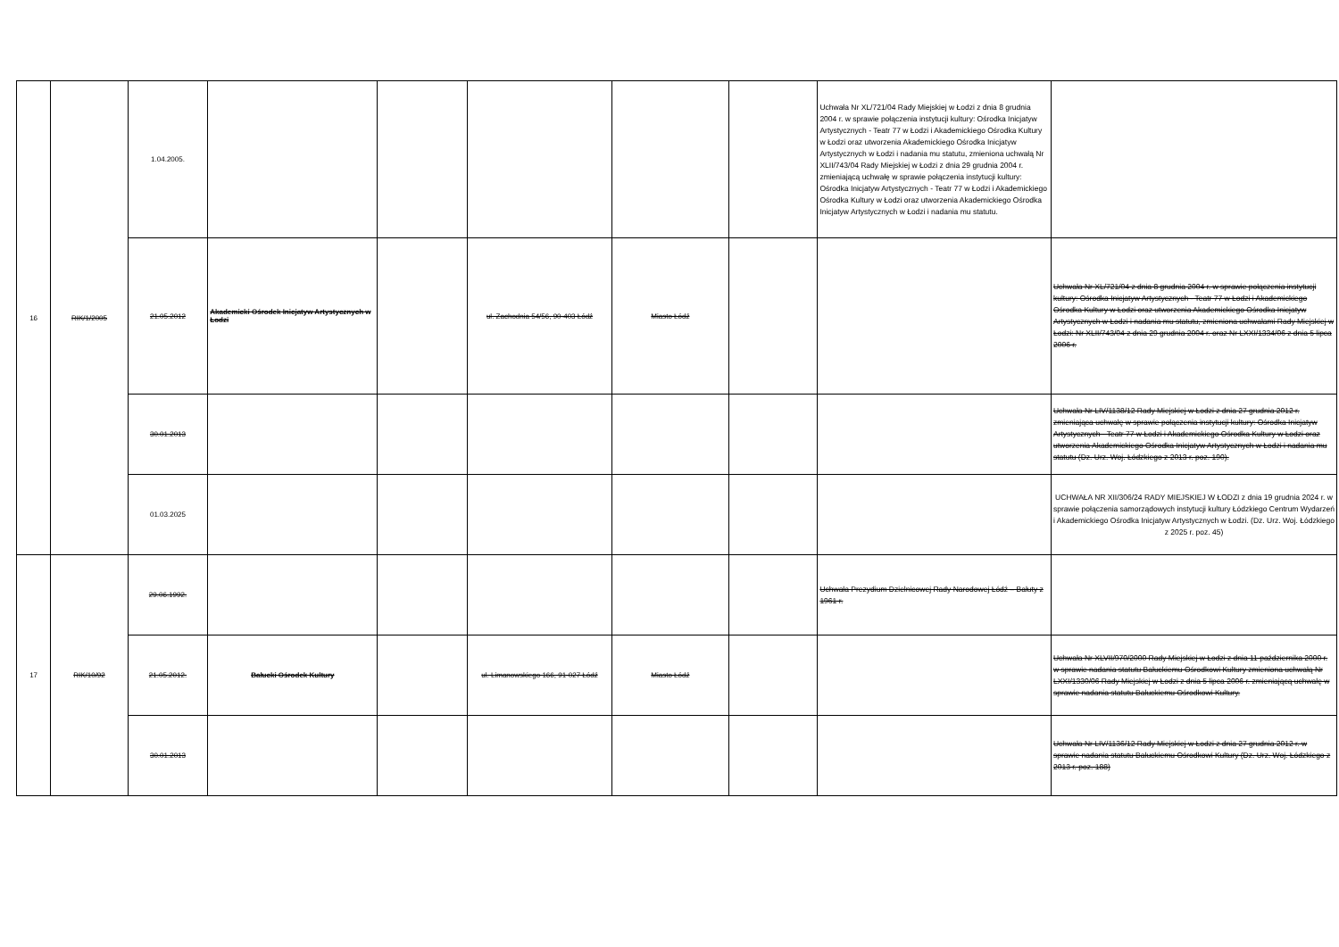| 16 | RIK/1/2005 | 1.04.2005. | | | | | | Uchwała Nr XL/721/04 Rady Miejskiej w Łodzi z dnia 8 grudnia 2004 r. w sprawie połączenia instytucji kultury: Ośrodka Inicjatyw Artystycznych - Teatr 77 w Łodzi i Akademickiego Ośrodka Kultury w Łodzi oraz utworzenia Akademickiego Ośrodka Inicjatyw Artystycznych w Łodzi i nadania mu statutu, zmieniona uchwałą Nr XLII/743/04 Rady Miejskiej w Łodzi z dnia 29 grudnia 2004 r. zmieniającą uchwałę w sprawie połączenia instytucji kultury: Ośrodka Inicjatyw Artystycznych - Teatr 77 w Łodzi i Akademickiego Ośrodka Kultury w Łodzi oraz utworzenia Akademickiego Ośrodka Inicjatyw Artystycznych w Łodzi i nadania mu statutu. | |
| | | 21.05.2012 | Akademicki Ośrodek Inicjatyw Artystycznych w Łodzi | | ul. Zachodnia 54/56, 90-403 Łódź | Miasto Łódź | | | Uchwała Nr XL/721/04 z dnia 8 grudnia 2004 r. w sprawie połączenia instytucji kultury: Ośrodka Inicjatyw Artystycznych - Teatr 77 w Łodzi i Akademickiego Ośrodka Kultury w Łodzi oraz utworzenia Akademickiego Ośrodka Inicjatyw Artystycznych w Łodzi i nadania mu statutu, zmieniona uchwałami Rady Miejskiej w Łodzi: Nr XLII/743/04 z dnia 29 grudnia 2004 r. oraz Nr LXXI/1334/06 z dnia 5 lipca 2006 r. |
| | | 30.01.2013 | | | | | | | Uchwała Nr LIV/1138/12 Rady Miejskiej w Łodzi z dnia 27 grudnia 2012 r. zmieniająca uchwałę w sprawie połączenia instytucji kultury: Ośrodka Inicjatyw Artystycznych - Teatr 77 w Łodzi i Akademickiego Ośrodka Kultury w Łodzi oraz utworzenia Akademickiego Ośrodka Inicjatyw Artystycznych w Łodzi i nadania mu statutu (Dz. Urz. Woj. Łódzkiego z 2013 r. poz. 190). |
| | | 01.03.2025 | | | | | | | UCHWAŁA NR XII/306/24 RADY MIEJSKIEJ W ŁODZI z dnia 19 grudnia 2024 r. w sprawie połączenia samorządowych instytucji kultury Łódzkiego Centrum Wydarzeń i Akademickiego Ośrodka Inicjatyw Artystycznych w Łodzi. (Dz. Urz. Woj. Łódzkiego z 2025 r. poz. 45) |
| 17 | RIK/10/92 | 29.06.1992. | | | | | | Uchwała Prezydium Dzielnicowej Rady Narodowej Łódź – Bałuty z 1961 r. | |
| | | 21.05.2012. | Bałucki Ośrodek Kultury | | ul. Limanowskiego 166, 91-027 Łódź | Miasto Łódź | | | Uchwała Nr XLVII/970/2000 Rady Miejskiej w Łodzi z dnia 11 października 2000 r. w sprawie nadania statutu Bałuckiemu Ośrodkowi Kultury zmieniona uchwałą Nr LXXI/1330/06 Rady Miejskiej w Łodzi z dnia 5 lipca 2006 r. zmieniającą uchwałę w sprawie nadania statutu Bałuckiemu Ośrodkowi Kultury. |
| | | 30.01.2013 | | | | | | | Uchwała Nr LIV/1136/12 Rady Miejskiej w Łodzi z dnia 27 grudnia 2012 r. w sprawie nadania statutu Bałuckiemu Ośrodkowi Kultury (Dz. Urz. Woj. Łódzkiego z 2013 r. poz. 188) |